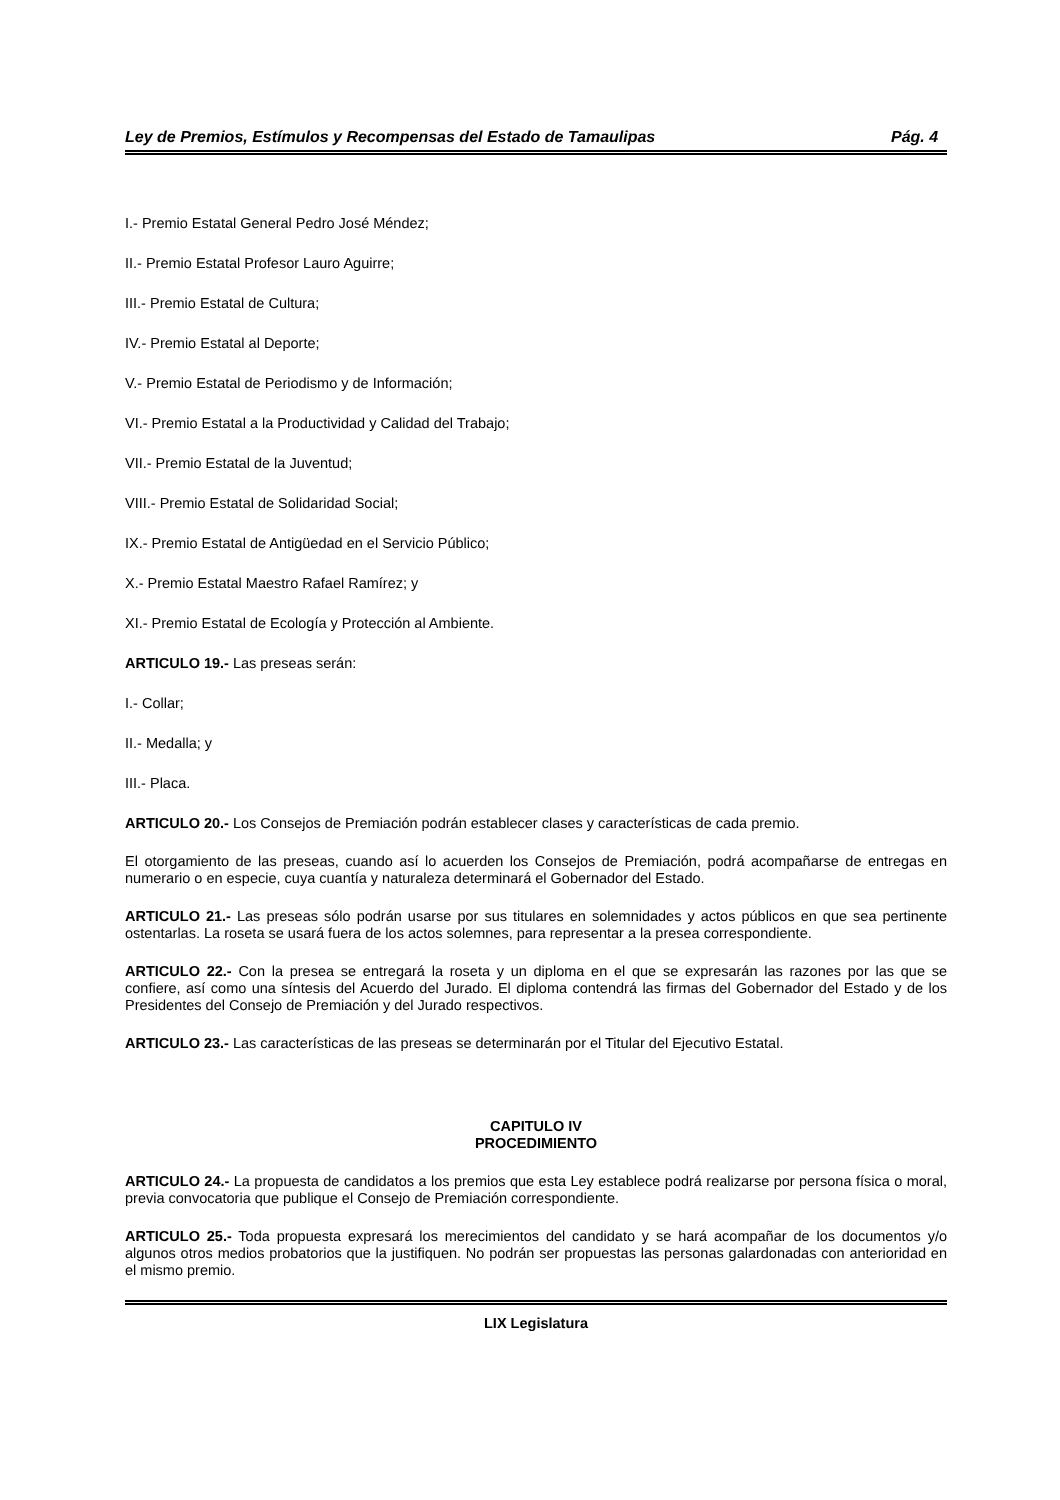Ley de Premios, Estímulos y Recompensas del Estado de Tamaulipas Pág. 4
I.- Premio Estatal General Pedro José Méndez;
II.- Premio Estatal Profesor Lauro Aguirre;
III.- Premio Estatal de Cultura;
IV.- Premio Estatal al Deporte;
V.- Premio Estatal de Periodismo y de Información;
VI.- Premio Estatal a la Productividad y Calidad del Trabajo;
VII.- Premio Estatal de la Juventud;
VIII.- Premio Estatal de Solidaridad Social;
IX.- Premio Estatal de Antigüedad en el Servicio Público;
X.- Premio Estatal Maestro Rafael Ramírez; y
XI.- Premio Estatal de Ecología y Protección al Ambiente.
ARTICULO 19.- Las preseas serán:
I.- Collar;
II.- Medalla; y
III.- Placa.
ARTICULO 20.- Los Consejos de Premiación podrán establecer clases y características de cada premio.
El otorgamiento de las preseas, cuando así lo acuerden los Consejos de Premiación, podrá acompañarse de entregas en numerario o en especie, cuya cuantía y naturaleza determinará el Gobernador del Estado.
ARTICULO 21.- Las preseas sólo podrán usarse por sus titulares en solemnidades y actos públicos en que sea pertinente ostentarlas. La roseta se usará fuera de los actos solemnes, para representar a la presea correspondiente.
ARTICULO 22.- Con la presea se entregará la roseta y un diploma en el que se expresarán las razones por las que se confiere, así como una síntesis del Acuerdo del Jurado. El diploma contendrá las firmas del Gobernador del Estado y de los Presidentes del Consejo de Premiación y del Jurado respectivos.
ARTICULO 23.- Las características de las preseas se determinarán por el Titular del Ejecutivo Estatal.
CAPITULO IV
PROCEDIMIENTO
ARTICULO 24.- La propuesta de candidatos a los premios que esta Ley establece podrá realizarse por persona física o moral, previa convocatoria que publique el Consejo de Premiación correspondiente.
ARTICULO 25.- Toda propuesta expresará los merecimientos del candidato y se hará acompañar de los documentos y/o algunos otros medios probatorios que la justifiquen. No podrán ser propuestas las personas galardonadas con anterioridad en el mismo premio.
LIX Legislatura